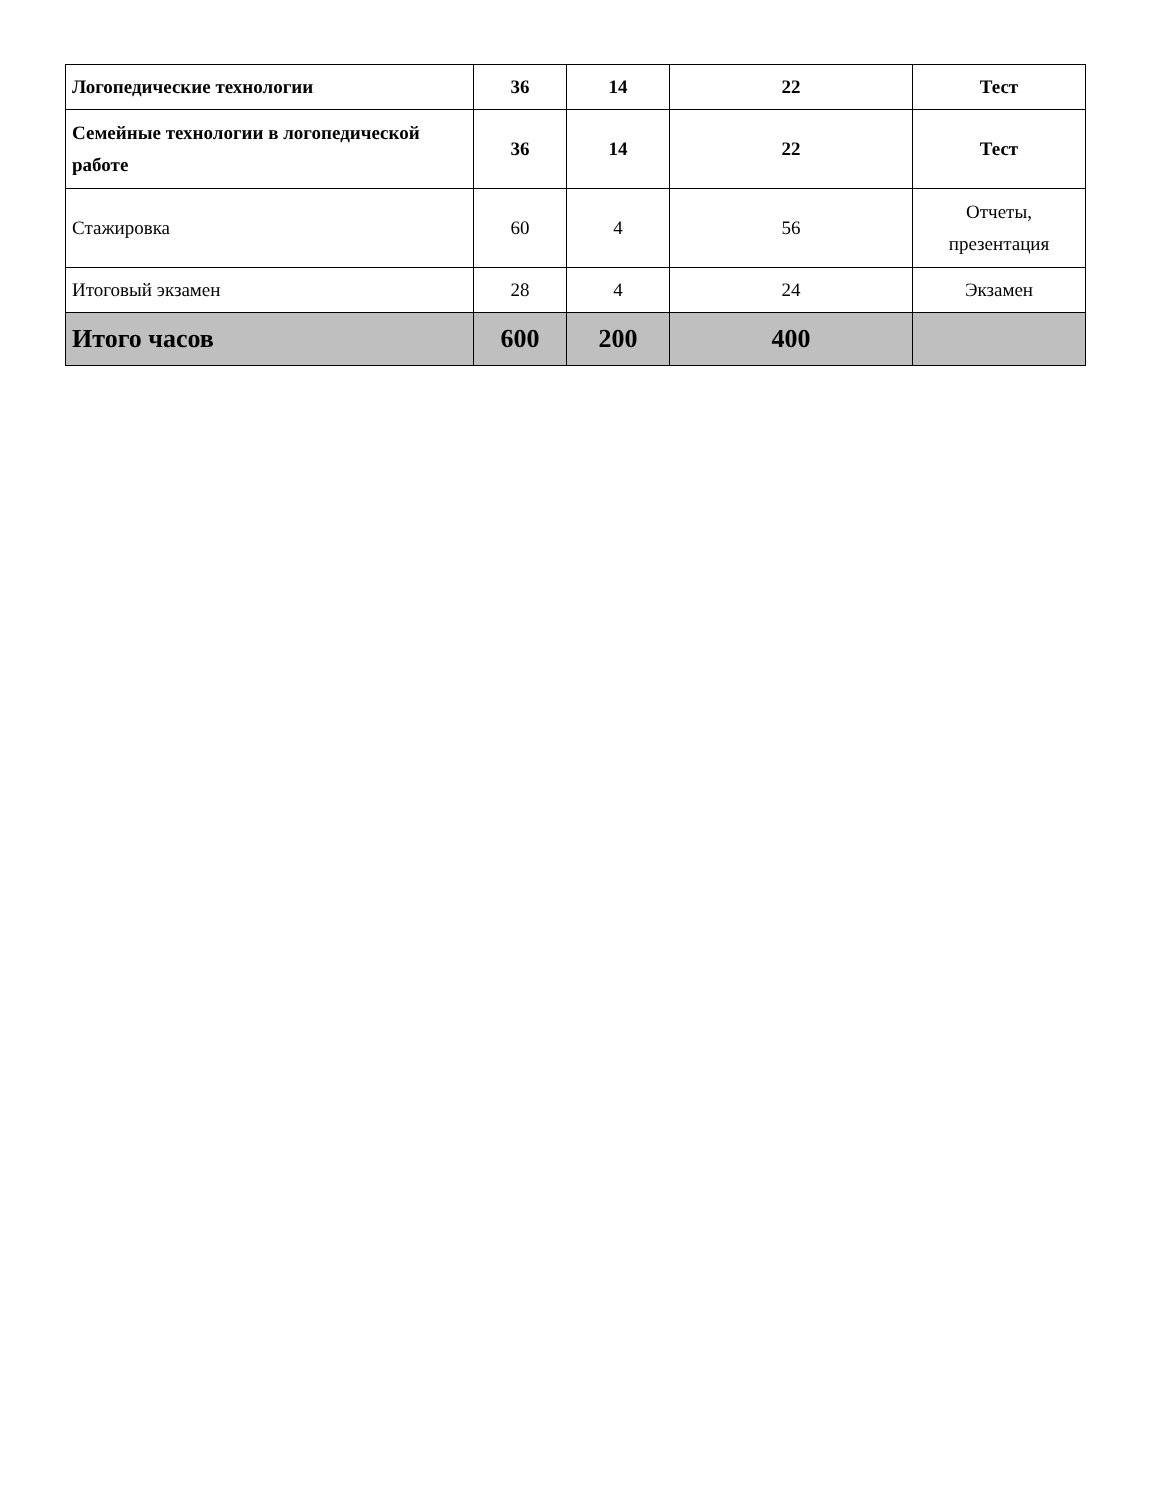| Логопедические технологии | 36 | 14 | 22 | Тест |
| Семейные технологии в логопедической работе | 36 | 14 | 22 | Тест |
| Стажировка | 60 | 4 | 56 | Отчеты, презентация |
| Итоговый экзамен | 28 | 4 | 24 | Экзамен |
| Итого часов | 600 | 200 | 400 | |